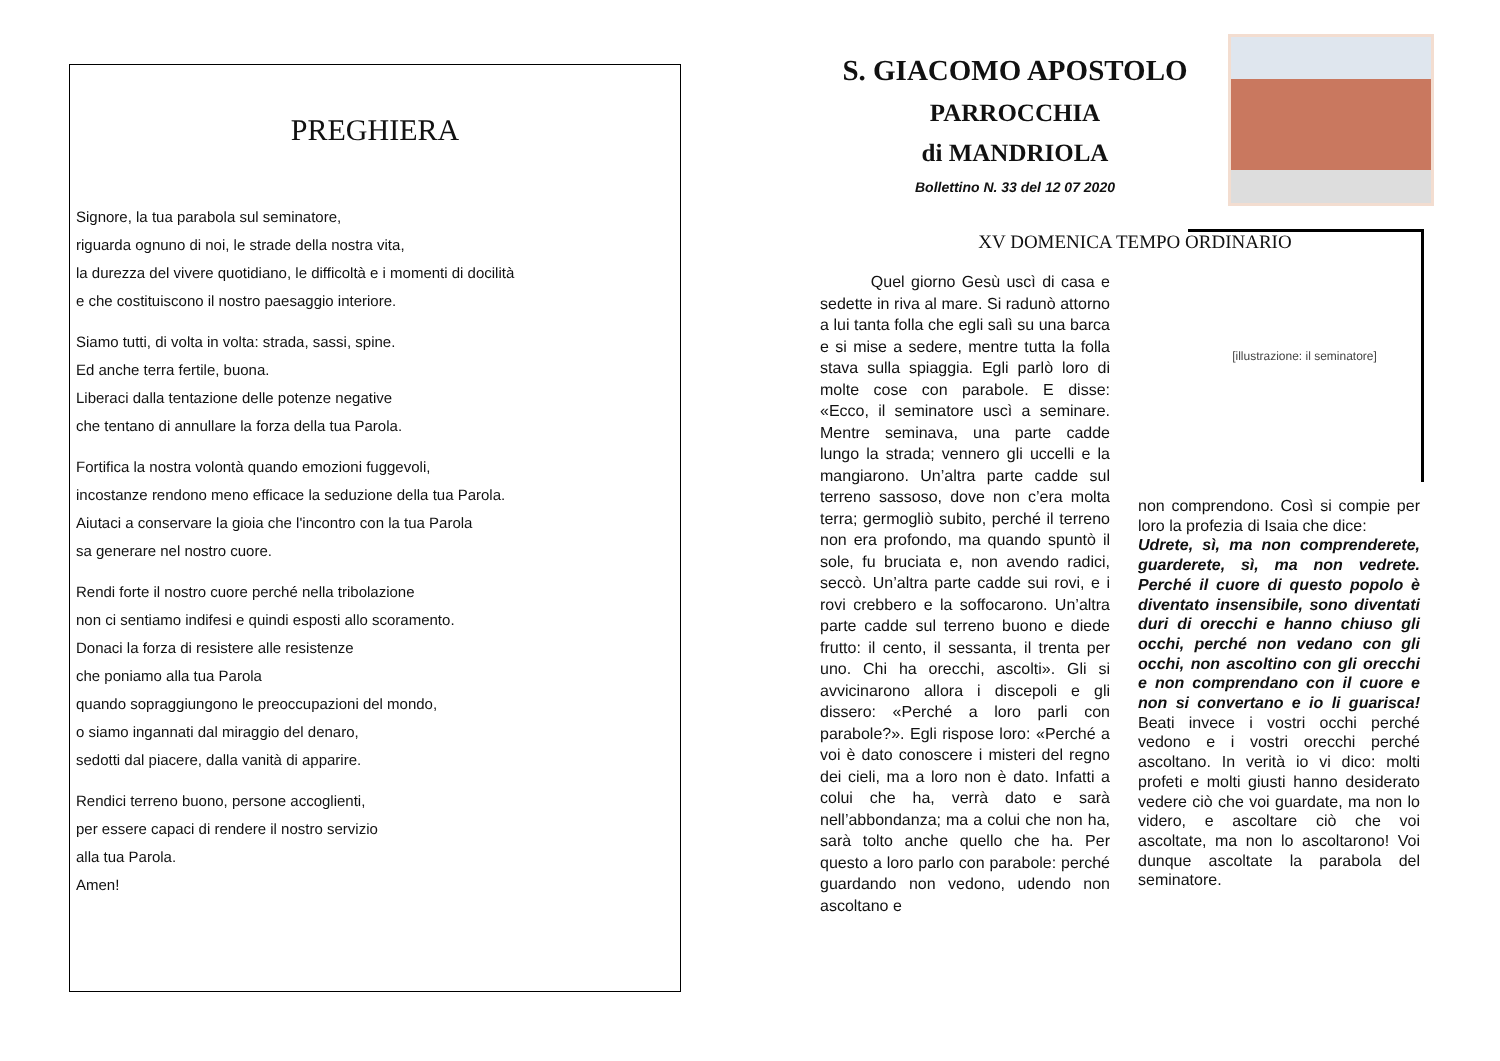PREGHIERA
Signore, la tua parabola sul seminatore,
riguarda ognuno di noi, le strade della nostra vita,
la durezza del vivere quotidiano, le difficoltà e i momenti di docilità
e che costituiscono il nostro paesaggio interiore.
Siamo tutti, di volta in volta: strada, sassi, spine.
Ed anche terra fertile, buona.
Liberaci dalla tentazione delle potenze negative
che tentano di annullare la forza della tua Parola.
Fortifica la nostra volontà quando emozioni fuggevoli,
incostanze rendono meno efficace la seduzione della tua Parola.
Aiutaci a conservare la gioia che l'incontro con la tua Parola
sa generare nel nostro cuore.
Rendi forte il nostro cuore perché nella tribolazione
non ci sentiamo indifesi e quindi esposti allo scoramento.
Donaci la forza di resistere alle resistenze
che poniamo alla tua Parola
quando sopraggiungono le preoccupazioni del mondo,
o siamo ingannati dal miraggio del denaro,
sedotti dal piacere, dalla vanità di apparire.
Rendici terreno buono, persone accoglienti,
per essere capaci di rendere il nostro servizio
alla tua Parola.
Amen!
S. GIACOMO APOSTOLO
PARROCCHIA
di MANDRIOLA
Bollettino N. 33 del 12 07 2020
XV DOMENICA TEMPO ORDINARIO
Quel giorno Gesù uscì di casa e sedette in riva al mare. Si radunò attorno a lui tanta folla che egli salì su una barca e si mise a sedere, mentre tutta la folla stava sulla spiaggia. Egli parlò loro di molte cose con parabole. E disse: «Ecco, il seminatore uscì a seminare. Mentre seminava, una parte cadde lungo la strada; vennero gli uccelli e la mangiarono. Un’altra parte cadde sul terreno sassoso, dove non c’era molta terra; germogliò subito, perché il terreno non era profondo, ma quando spuntò il sole, fu bruciata e, non avendo radici, seccò. Un’altra parte cadde sui rovi, e i rovi crebbero e la soffocarono. Un’altra parte cadde sul terreno buono e diede frutto: il cento, il sessanta, il trenta per uno. Chi ha orecchi, ascolti». Gli si avvicinarono allora i discepoli e gli dissero: «Perché a loro parli con parabole?». Egli rispose loro: «Perché a voi è dato conoscere i misteri del regno dei cieli, ma a loro non è dato. Infatti a colui che ha, verrà dato e sarà nell’abbondanza; ma a colui che non ha, sarà tolto anche quello che ha. Per questo a loro parlo con parabole: perché guardando non vedono, udendo non ascoltano e
[illustrazione: il seminatore]
non comprendono. Così si compie per loro la profezia di Isaia che dice:
Udrete, sì, ma non comprenderete, guarderete, sì, ma non vedrete. Perché il cuore di questo popolo è diventato insensibile, sono diventati duri di orecchi e hanno chiuso gli occhi, perché non vedano con gli occhi, non ascoltino con gli orecchi e non comprendano con il cuore e non si convertano e io li guarisca! Beati invece i vostri occhi perché vedono e i vostri orecchi perché ascoltano. In verità io vi dico: molti profeti e molti giusti hanno desiderato vedere ciò che voi guardate, ma non lo videro, e ascoltare ciò che voi ascoltate, ma non lo ascoltarono! Voi dunque ascoltate la parabola del seminatore.